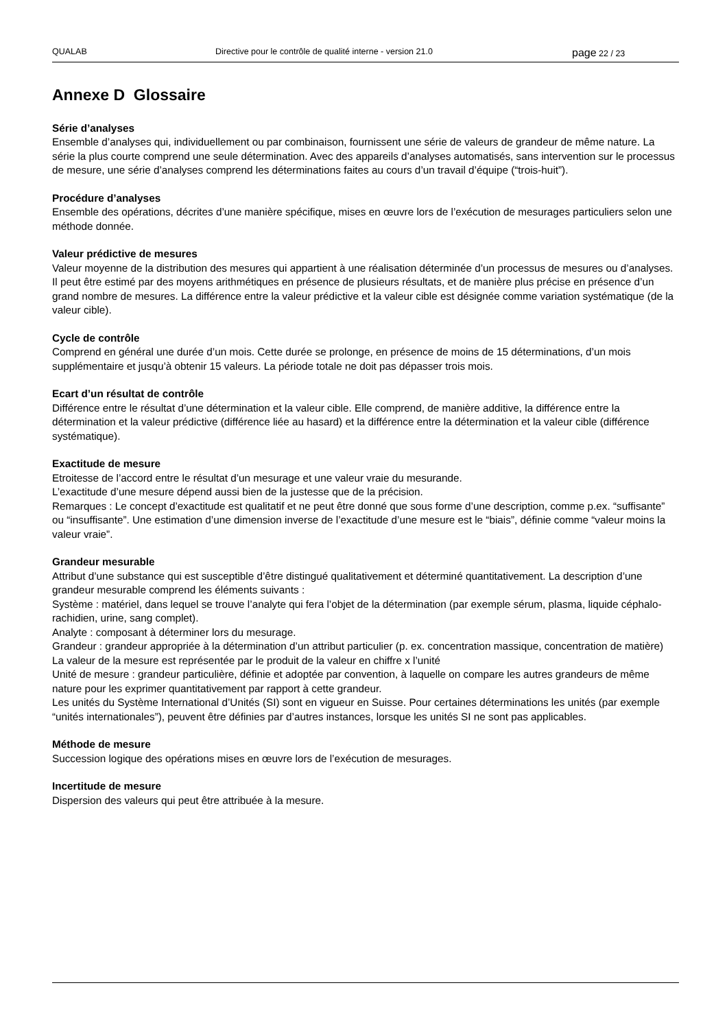QUALAB Directive pour le contrôle de qualité interne - version 21.0 page 22 / 23
Annexe D Glossaire
Série d’analyses
Ensemble d’analyses qui, individuellement ou par combinaison, fournissent une série de valeurs de grandeur de même nature. La série la plus courte comprend une seule détermination. Avec des appareils d’analyses automatisés, sans intervention sur le processus de mesure, une série d’analyses comprend les déterminations faites au cours d’un travail d’équipe (“trois-huit”).
Procédure d’analyses
Ensemble des opérations, décrites d’une manière spécifique, mises en œuvre lors de l’exécution de mesurages particuliers selon une méthode donnée.
Valeur prédictive de mesures
Valeur moyenne de la distribution des mesures qui appartient à une réalisation déterminée d’un processus de mesures ou d’analyses. Il peut être estimé par des moyens arithmétiques en présence de plusieurs résultats, et de manière plus précise en présence d’un grand nombre de mesures. La différence entre la valeur prédictive et la valeur cible est désignée comme variation systématique (de la valeur cible).
Cycle de contrôle
Comprend en général une durée d’un mois. Cette durée se prolonge, en présence de moins de 15 déterminations, d’un mois supplémentaire et jusqu’à obtenir 15 valeurs. La période totale ne doit pas dépasser trois mois.
Ecart d’un résultat de contrôle
Différence entre le résultat d’une détermination et la valeur cible. Elle comprend, de manière additive, la différence entre la détermination et la valeur prédictive (différence liée au hasard) et la différence entre la détermination et la valeur cible (différence systématique).
Exactitude de mesure
Etroitesse de l’accord entre le résultat d’un mesurage et une valeur vraie du mesurande.
L’exactitude d’une mesure dépend aussi bien de la justesse que de la précision.
Remarques : Le concept d’exactitude est qualitatif et ne peut être donné que sous forme d’une description, comme p.ex. “suffisante” ou “insuffisante”. Une estimation d’une dimension inverse de l’exactitude d’une mesure est le “biais”, définie comme “valeur moins la valeur vraie”.
Grandeur mesurable
Attribut d’une substance qui est susceptible d’être distingué qualitativement et déterminé quantitativement. La description d’une grandeur mesurable comprend les éléments suivants :
Système : matériel, dans lequel se trouve l’analyte qui fera l’objet de la détermination (par exemple sérum, plasma, liquide céphalo-rachidien, urine, sang complet).
Analyte : composant à déterminer lors du mesurage.
Grandeur : grandeur appropriée à la détermination d’un attribut particulier (p. ex. concentration massique, concentration de matière)
La valeur de la mesure est représentée par le produit de la valeur en chiffre x l’unité
Unité de mesure : grandeur particulière, définie et adoptée par convention, à laquelle on compare les autres grandeurs de même nature pour les exprimer quantitativement par rapport à cette grandeur.
Les unités du Système International d’Unités (SI) sont en vigueur en Suisse. Pour certaines déterminations les unités (par exemple “unités internationales”), peuvent être définies par d’autres instances, lorsque les unités SI ne sont pas applicables.
Méthode de mesure
Succession logique des opérations mises en œuvre lors de l’exécution de mesurages.
Incertitude de mesure
Dispersion des valeurs qui peut être attribuée à la mesure.